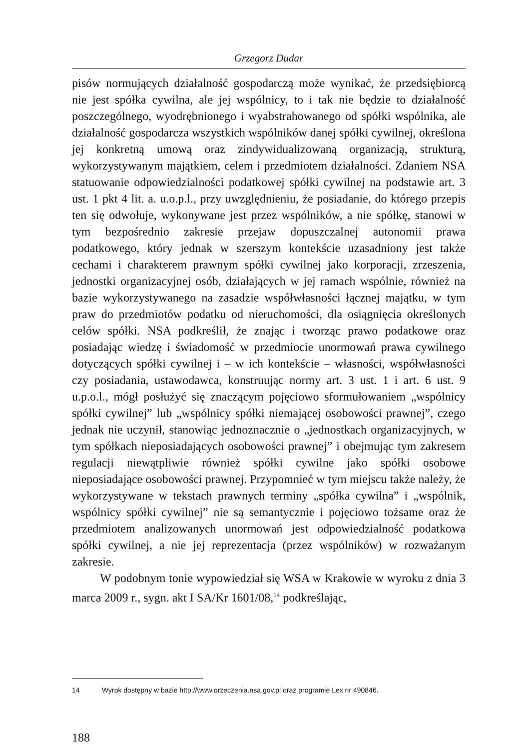Grzegorz Dudar
pisów normujących działalność gospodarczą może wynikać, że przedsiębiorcą nie jest spółka cywilna, ale jej wspólnicy, to i tak nie będzie to działalność poszczególnego, wyodrębnionego i wyabstrahowanego od spółki wspólnika, ale działalność gospodarcza wszystkich wspólników danej spółki cywilnej, określona jej konkretną umową oraz zindywidualizowaną organizacją, strukturą, wykorzystywanym majątkiem, celem i przedmiotem działalności. Zdaniem NSA statuowanie odpowiedzialności podatkowej spółki cywilnej na podstawie art. 3 ust. 1 pkt 4 lit. a. u.o.p.l., przy uwzględnieniu, że posiadanie, do którego przepis ten się odwołuje, wykonywane jest przez wspólników, a nie spółkę, stanowi w tym bezpośrednio zakresie przejaw dopuszczalnej autonomii prawa podatkowego, który jednak w szerszym kontekście uzasadniony jest także cechami i charakterem prawnym spółki cywilnej jako korporacji, zrzeszenia, jednostki organizacyjnej osób, działających w jej ramach wspólnie, również na bazie wykorzystywanego na zasadzie współwłasności łącznej majątku, w tym praw do przedmiotów podatku od nieruchomości, dla osiągnięcia określonych celów spółki. NSA podkreślił, że znając i tworząc prawo podatkowe oraz posiadając wiedzę i świadomość w przedmiocie unormowań prawa cywilnego dotyczących spółki cywilnej i – w ich kontekście – własności, współwłasności czy posiadania, ustawodawca, konstruując normy art. 3 ust. 1 i art. 6 ust. 9 u.p.o.l., mógł posłużyć się znaczącym pojęciowo sformułowaniem „wspólnicy spółki cywilnej” lub „wspólnicy spółki niemającej osobowości prawnej”, czego jednak nie uczynił, stanowiąc jednoznacznie o „jednostkach organizacyjnych, w tym spółkach nieposiadających osobowości prawnej” i obejmując tym zakresem regulacji niewątpliwie również spółki cywilne jako spółki osobowe nieposiadające osobowości prawnej. Przypomnieć w tym miejscu także należy, że wykorzystywane w tekstach prawnych terminy „spółka cywilna” i „wspólnik, wspólnicy spółki cywilnej” nie są semantycznie i pojęciowo tożsame oraz że przedmiotem analizowanych unormowań jest odpowiedzialność podatkowa spółki cywilnej, a nie jej reprezentacja (przez wspólników) w rozważanym zakresie.
W podobnym tonie wypowiedział się WSA w Krakowie w wyroku z dnia 3 marca 2009 r., sygn. akt I SA/Kr 1601/08,<sup>14</sup> podkreślając,
14 Wyrok dostępny w bazie http://www.orzeczenia.nsa.gov.pl oraz programie Lex nr 490846.
188